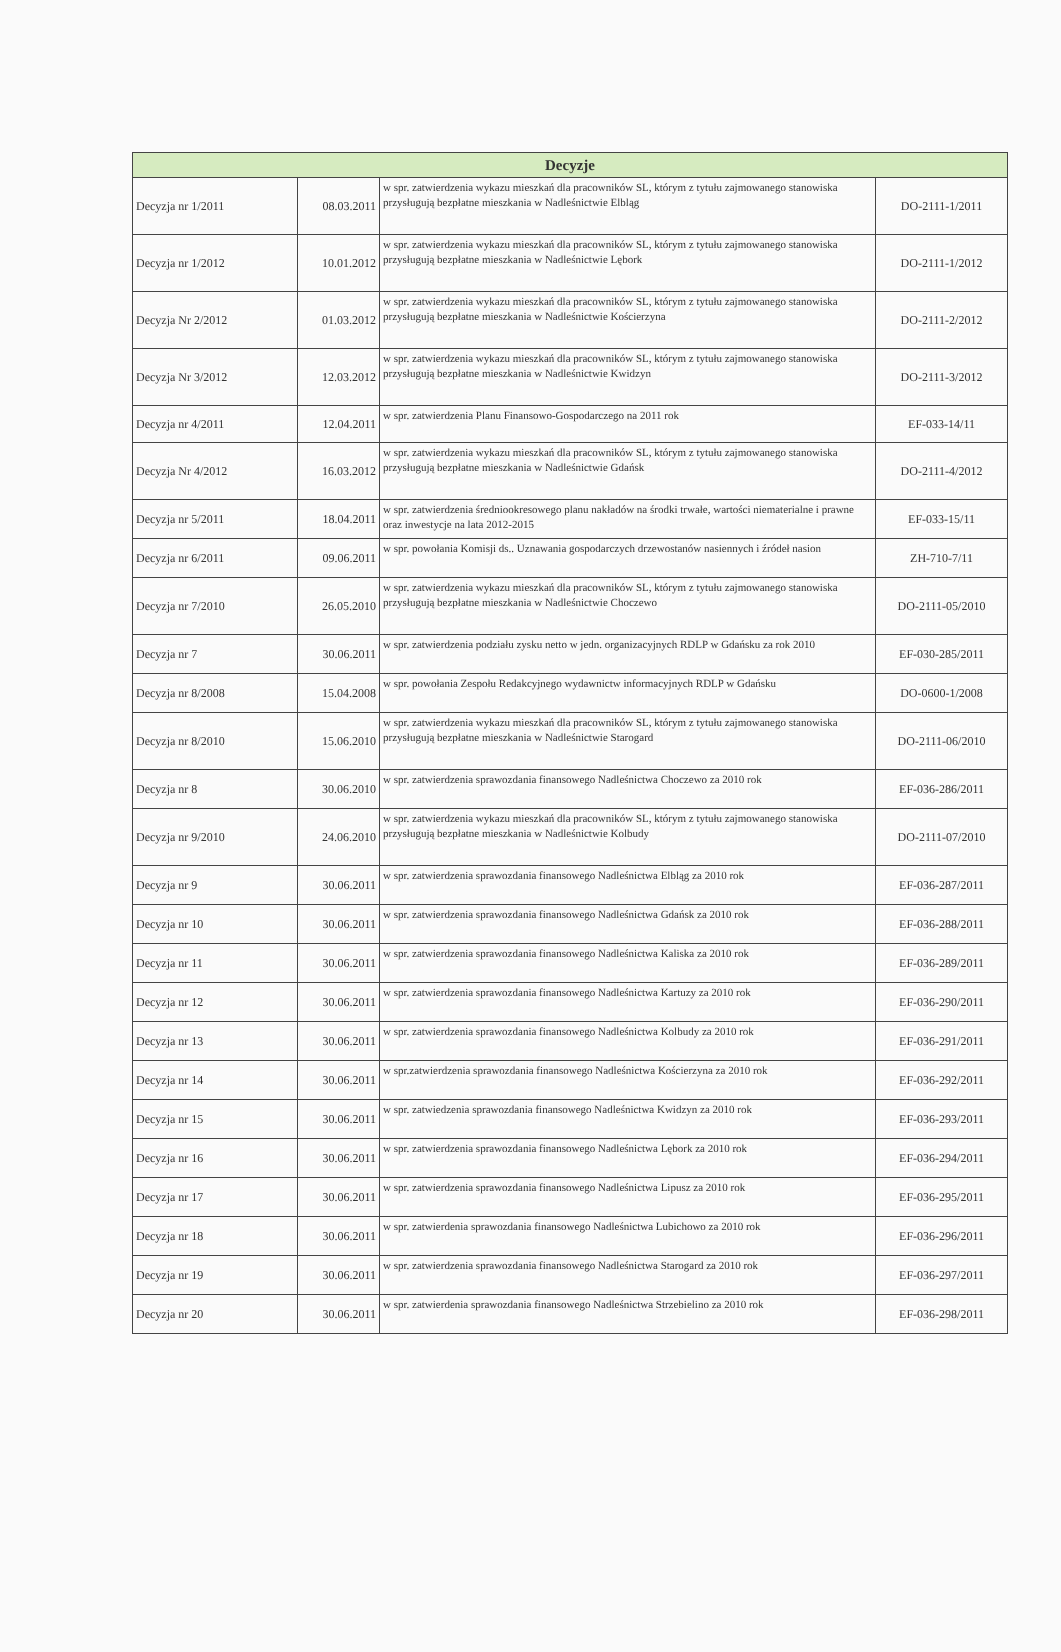| Decyzje | | | |
| --- | --- | --- | --- |
| Decyzja nr 1/2011 | 08.03.2011 | w spr. zatwierdzenia wykazu mieszkań dla pracowników SL, którym z tytułu zajmowanego stanowiska przysługują bezpłatne mieszkania w Nadleśnictwie Elbląg | DO-2111-1/2011 |
| Decyzja nr 1/2012 | 10.01.2012 | w spr. zatwierdzenia wykazu mieszkań dla pracowników SL, którym z tytułu zajmowanego stanowiska przysługują bezpłatne mieszkania w Nadleśnictwie Lębork | DO-2111-1/2012 |
| Decyzja Nr 2/2012 | 01.03.2012 | w spr. zatwierdzenia wykazu mieszkań dla pracowników SL, którym z tytułu zajmowanego stanowiska przysługują bezpłatne mieszkania w Nadleśnictwie Kościerzyna | DO-2111-2/2012 |
| Decyzja Nr 3/2012 | 12.03.2012 | w spr. zatwierdzenia wykazu mieszkań dla pracowników SL, którym z tytułu zajmowanego stanowiska przysługują bezpłatne mieszkania w Nadleśnictwie Kwidzyn | DO-2111-3/2012 |
| Decyzja nr 4/2011 | 12.04.2011 | w spr. zatwierdzenia Planu Finansowo-Gospodarczego na 2011 rok | EF-033-14/11 |
| Decyzja Nr 4/2012 | 16.03.2012 | w spr. zatwierdzenia wykazu mieszkań dla pracowników SL, którym z tytułu zajmowanego stanowiska przysługują bezpłatne mieszkania w Nadleśnictwie Gdańsk | DO-2111-4/2012 |
| Decyzja nr 5/2011 | 18.04.2011 | w spr. zatwierdzenia średniookresowego planu nakładów na środki trwałe, wartości niematerialne i prawne oraz inwestycje na lata 2012-2015 | EF-033-15/11 |
| Decyzja nr 6/2011 | 09.06.2011 | w spr. powołania Komisji ds.. Uznawania gospodarczych drzewostanów nasiennych i źródeł nasion | ZH-710-7/11 |
| Decyzja nr 7/2010 | 26.05.2010 | w spr. zatwierdzenia wykazu mieszkań dla pracowników SL, którym z tytułu zajmowanego stanowiska przysługują bezpłatne mieszkania w Nadleśnictwie Choczewo | DO-2111-05/2010 |
| Decyzja nr 7 | 30.06.2011 | w spr. zatwierdzenia podziału zysku netto w jedn. organizacyjnych RDLP w Gdańsku za rok 2010 | EF-030-285/2011 |
| Decyzja nr 8/2008 | 15.04.2008 | w spr. powołania Zespołu Redakcyjnego wydawnictw informacyjnych RDLP w Gdańsku | DO-0600-1/2008 |
| Decyzja nr 8/2010 | 15.06.2010 | w spr. zatwierdzenia wykazu mieszkań dla pracowników SL, którym z tytułu zajmowanego stanowiska przysługują bezpłatne mieszkania w Nadleśnictwie Starogard | DO-2111-06/2010 |
| Decyzja nr 8 | 30.06.2010 | w spr. zatwierdzenia sprawozdania finansowego Nadleśnictwa Choczewo za 2010 rok | EF-036-286/2011 |
| Decyzja nr 9/2010 | 24.06.2010 | w spr. zatwierdzenia wykazu mieszkań dla pracowników SL, którym z tytułu zajmowanego stanowiska przysługują bezpłatne mieszkania w Nadleśnictwie Kolbudy | DO-2111-07/2010 |
| Decyzja nr 9 | 30.06.2011 | w spr. zatwierdzenia sprawozdania finansowego Nadleśnictwa Elbląg za 2010 rok | EF-036-287/2011 |
| Decyzja nr 10 | 30.06.2011 | w spr. zatwierdzenia sprawozdania finansowego Nadleśnictwa Gdańsk za 2010 rok | EF-036-288/2011 |
| Decyzja nr 11 | 30.06.2011 | w spr. zatwierdzenia sprawozdania finansowego Nadleśnictwa Kaliska za 2010 rok | EF-036-289/2011 |
| Decyzja nr 12 | 30.06.2011 | w spr. zatwierdzenia sprawozdania finansowego Nadleśnictwa Kartuzy za 2010 rok | EF-036-290/2011 |
| Decyzja nr 13 | 30.06.2011 | w spr. zatwierdzenia sprawozdania finansowego Nadleśnictwa Kolbudy za 2010 rok | EF-036-291/2011 |
| Decyzja nr 14 | 30.06.2011 | w spr.zatwierdzenia sprawozdania finansowego Nadleśnictwa Kościerzyna za 2010 rok | EF-036-292/2011 |
| Decyzja nr 15 | 30.06.2011 | w spr. zatwiedzenia sprawozdania finansowego Nadleśnictwa Kwidzyn za 2010 rok | EF-036-293/2011 |
| Decyzja nr 16 | 30.06.2011 | w spr. zatwierdzenia sprawozdania finansowego Nadleśnictwa Lębork za 2010 rok | EF-036-294/2011 |
| Decyzja nr 17 | 30.06.2011 | w spr. zatwierdzenia sprawozdania finansowego Nadleśnictwa Lipusz za 2010 rok | EF-036-295/2011 |
| Decyzja nr 18 | 30.06.2011 | w spr. zatwierdenia sprawozdania finansowego Nadleśnictwa Lubichowo za 2010 rok | EF-036-296/2011 |
| Decyzja nr 19 | 30.06.2011 | w spr. zatwierdzenia sprawozdania finansowego Nadleśnictwa Starogard za 2010 rok | EF-036-297/2011 |
| Decyzja nr 20 | 30.06.2011 | w spr. zatwierdenia sprawozdania finansowego Nadleśnictwa Strzebielino za 2010 rok | EF-036-298/2011 |